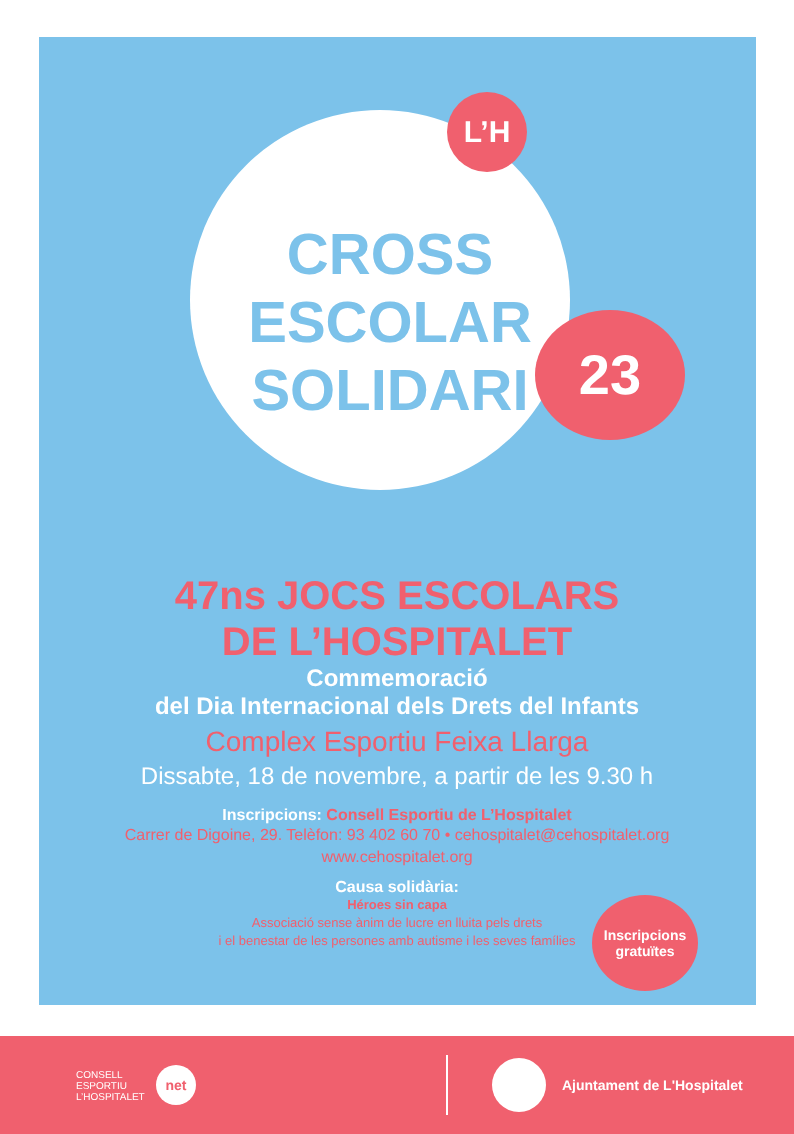L’H
CROSS ESCOLAR SOLIDARI
23
47ns JOCS ESCOLARS
DE L’HOSPITALET
Commemoració
del Dia Internacional dels Drets del Infants
Complex Esportiu Feixa Llarga
Dissabte, 18 de novembre, a partir de les 9.30 h
Inscripcions: Consell Esportiu de L’Hospitalet
Carrer de Digoine, 29. Telèfon: 93 402 60 70 • cehospitalet@cehospitalet.org
www.cehospitalet.org
Causa solidària:
Héroes sin capa
Associació sense ànim de lucre en lluita pels drets
i el benestar de les persones amb autisme i les seves famílies
Inscripcions
gratuïtes
CONSELL ESPORTIU L’HOSPITALET
net
Ajuntament de L'Hospitalet